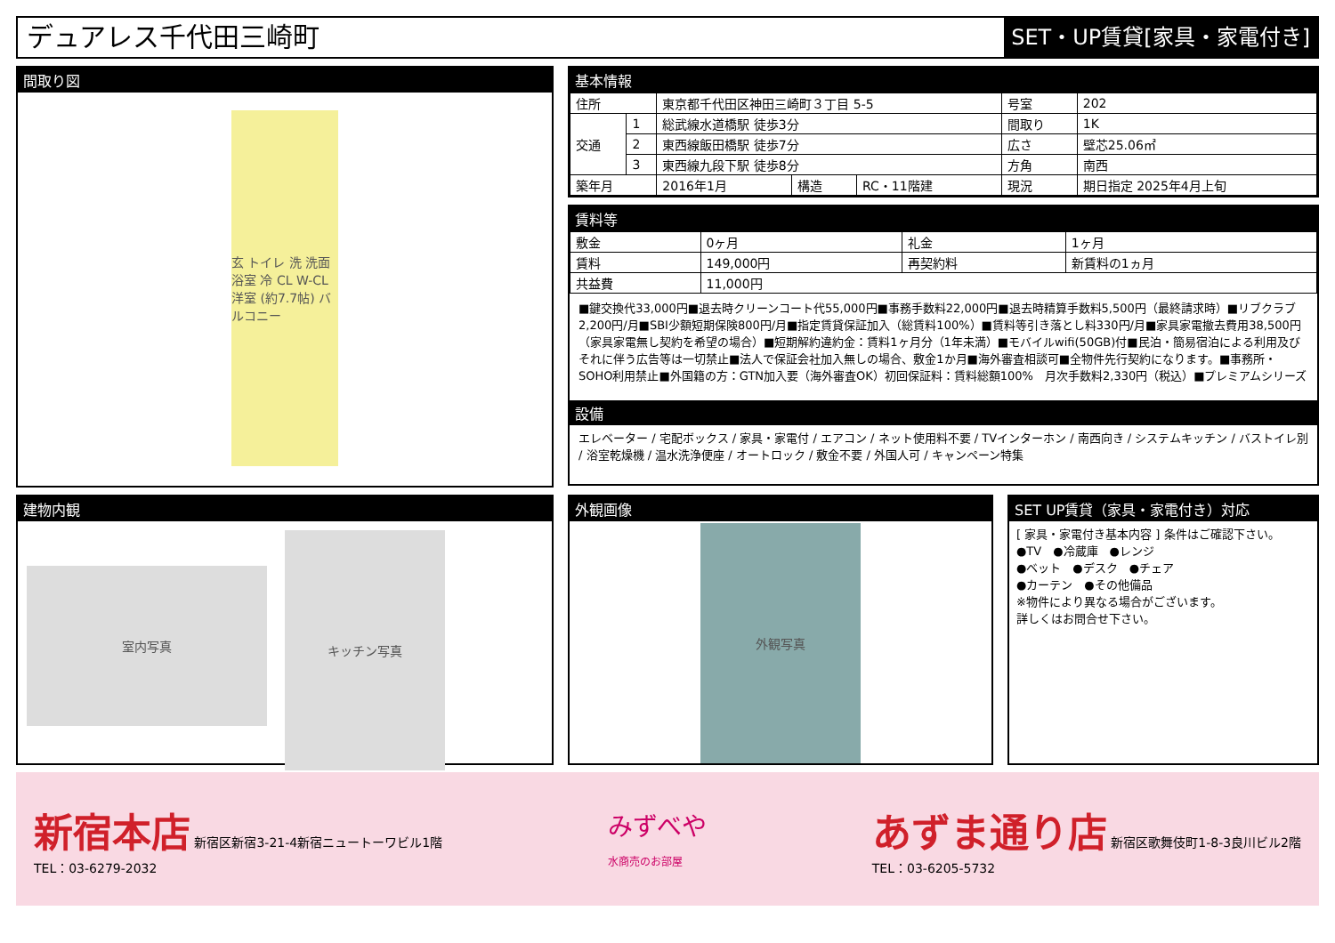デュアレス千代田三崎町
SET・UP賃貸[家具・家電付き]
間取り図
玄 トイレ 洗 洗面 浴室 冷 CL W-CL 洋室 (約7.7帖) バルコニー
基本情報
| 住所 | | 東京都千代田区神田三崎町３丁目 5-5 | | | 号室 | 202 |
| 交通 | 1 | 総武線水道橋駅 徒歩3分 | | | 間取り | 1K |
| | 2 | 東西線飯田橋駅 徒歩7分 | | | 広さ | 壁芯25.06㎡ |
| | 3 | 東西線九段下駅 徒歩8分 | | | 方角 | 南西 |
| 築年月 | | 2016年1月 | 構造 | RC・11階建 | 現況 | 期日指定 2025年4月上旬 |
賃料等
| 敷金 | 0ヶ月 | 礼金 | 1ヶ月 |
| 賃料 | 149,000円 | 再契約料 | 新賃料の1ヵ月 |
| 共益費 | 11,000円 | | |
■鍵交換代33,000円■退去時クリーンコート代55,000円■事務手数料22,000円■退去時精算手数料5,500円（最終請求時）■リブクラブ2,200円/月■SBI少額短期保険800円/月■指定賃貸保証加入（総賃料100%）■賃料等引き落とし料330円/月■家具家電撤去費用38,500円（家具家電無し契約を希望の場合）■短期解約違約金：賃料1ヶ月分（1年未満）■モバイルwifi(50GB)付■民泊・簡易宿泊による利用及びそれに伴う広告等は一切禁止■法人で保証会社加入無しの場合、敷金1か月■海外審査相談可■全物件先行契約になります。■事務所・SOHO利用禁止■外国籍の方：GTN加入要（海外審査OK）初回保証料：賃料総額100%　月次手数料2,330円（税込）■プレミアムシリーズ
設備
エレベーター / 宅配ボックス / 家具・家電付 / エアコン / ネット使用料不要 / TVインターホン / 南西向き / システムキッチン / バストイレ別 / 浴室乾燥機 / 温水洗浄便座 / オートロック / 敷金不要 / 外国人可 / キャンペーン特集
建物内観
室内写真
キッチン写真
外観画像
外観写真
SET UP賃貸（家具・家電付き）対応
[ 家具・家電付き基本内容 ] 条件はご確認下さい。
●TV　●冷蔵庫　●レンジ
●ベット　●デスク　●チェア
●カーテン　●その他備品
※物件により異なる場合がございます。
詳しくはお問合せ下さい。
新宿本店 新宿区新宿3-21-4新宿ニュートーワビル1階
TEL：03-6279-2032
みずべや
水商売のお部屋
あずま通り店 新宿区歌舞伎町1-8-3良川ビル2階
TEL：03-6205-5732